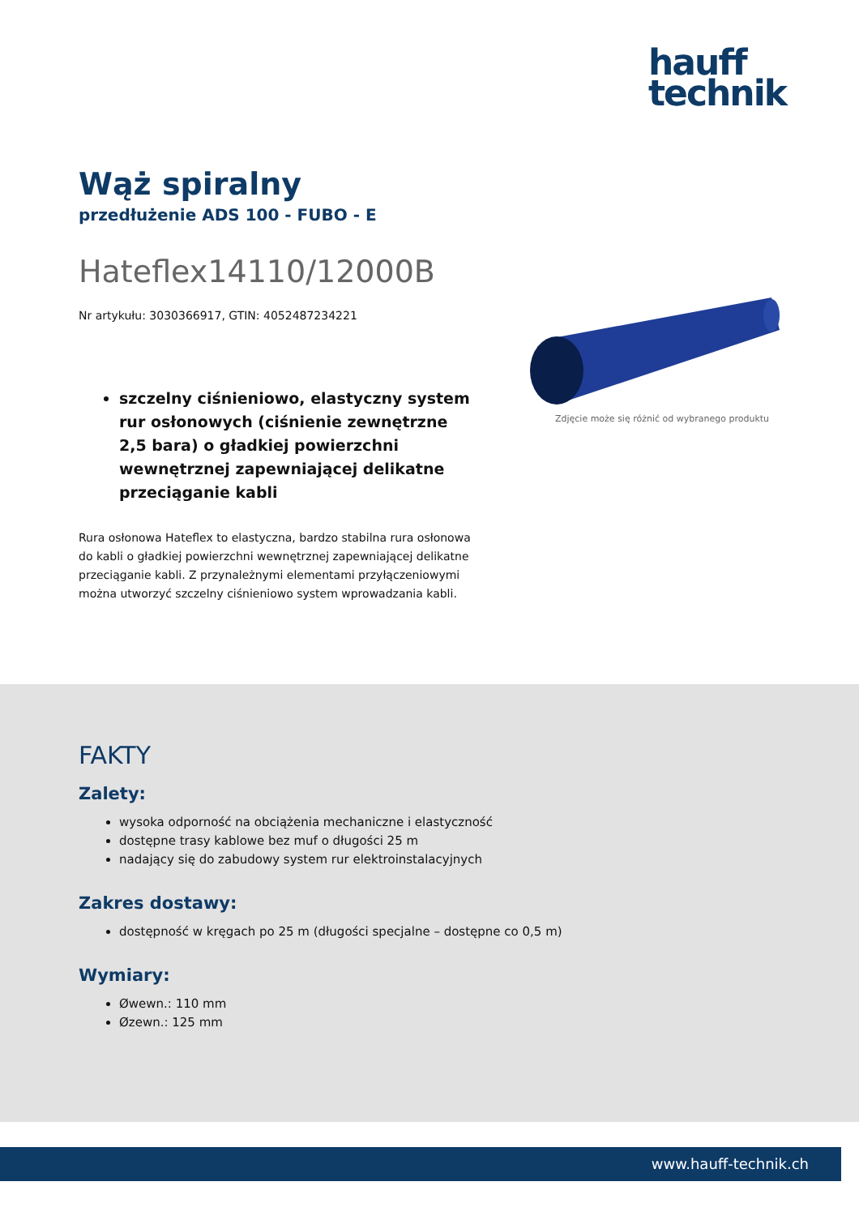hauff
technik
Wąż spiralny
przedłużenie ADS 100 - FUBO - E
Hateflex14110/12000B
Nr artykułu: 3030366917, GTIN: 4052487234221
szczelny ciśnieniowo, elastyczny system rur osłonowych (ciśnienie zewnętrzne 2,5 bara) o gładkiej powierzchni wewnętrznej zapewniającej delikatne przeciąganie kabli
Rura osłonowa Hateflex to elastyczna, bardzo stabilna rura osłonowa do kabli o gładkiej powierzchni wewnętrznej zapewniającej delikatne przeciąganie kabli. Z przynależnymi elementami przyłączeniowymi można utworzyć szczelny ciśnieniowo system wprowadzania kabli.
Zdjęcie może się różnić od wybranego produktu
FAKTY
Zalety:
wysoka odporność na obciążenia mechaniczne i elastyczność
dostępne trasy kablowe bez muf o długości 25 m
nadający się do zabudowy system rur elektroinstalacyjnych
Zakres dostawy:
dostępność w kręgach po 25 m (długości specjalne – dostępne co 0,5 m)
Wymiary:
Øwewn.: 110 mm
Øzewn.: 125 mm
www.hauff-technik.ch